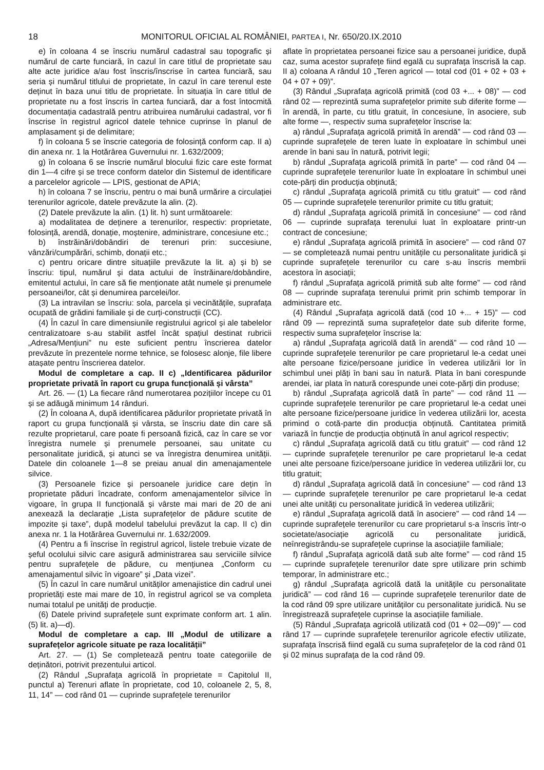18 MONITORUL OFICIAL AL ROMÂNIEI, PARTEA I, Nr. 650/20.IX.2010
e) în coloana 4 se înscriu numărul cadastral sau topografic și numărul de carte funciară, în cazul în care titlul de proprietate sau alte acte juridice a/au fost înscris/înscrise în cartea funciară, sau seria și numărul titlului de proprietate, în cazul în care terenul este deținut în baza unui titlu de proprietate. În situația în care titlul de proprietate nu a fost înscris în cartea funciară, dar a fost întocmită documentația cadastrală pentru atribuirea numărului cadastral, vor fi înscrise în registrul agricol datele tehnice cuprinse în planul de amplasament și de delimitare;
f) în coloana 5 se înscrie categoria de folosință conform cap. II a) din anexa nr. 1 la Hotărârea Guvernului nr. 1.632/2009;
g) în coloana 6 se înscrie numărul blocului fizic care este format din 1—4 cifre și se trece conform datelor din Sistemul de identificare a parcelelor agricole — LPIS, gestionat de APIA;
h) în coloana 7 se înscriu, pentru o mai bună urmărire a circulației terenurilor agricole, datele prevăzute la alin. (2).
(2) Datele prevăzute la alin. (1) lit. h) sunt următoarele:
a) modalitatea de deținere a terenurilor, respectiv: proprietate, folosință, arendă, donație, moștenire, administrare, concesiune etc.;
b) înstrăinări/dobândiri de terenuri prin: succesiune, vânzări/cumpărări, schimb, donații etc.;
c) pentru oricare dintre situațiile prevăzute la lit. a) și b) se înscriu: tipul, numărul și data actului de înstrăinare/dobândire, emitentul actului, în care să fie menționate atât numele și prenumele persoanei/lor, cât și denumirea parcelei/lor.
(3) La intravilan se înscriu: sola, parcela și vecinătățile, suprafața ocupată de grădini familiale și de curți-construcții (CC).
(4) În cazul în care dimensiunile registrului agricol și ale tabelelor centralizatoare s-au stabilit astfel încât spațiul destinat rubricii „Adresa/Mențiuni” nu este suficient pentru înscrierea datelor prevăzute în prezentele norme tehnice, se folosesc alonje, file libere atașate pentru înscrierea datelor.
Modul de completare a cap. II c) „Identificarea pădurilor proprietate privată în raport cu grupa funcțională și vârsta”
Art. 26. — (1) La fiecare rând numerotarea pozițiilor începe cu 01 și se adăugă minimum 14 rânduri.
(2) În coloana A, după identificarea pădurilor proprietate privată în raport cu grupa funcțională și vârsta, se înscriu date din care să rezulte proprietarul, care poate fi persoană fizică, caz în care se vor înregistra numele și prenumele persoanei, sau unitate cu personalitate juridică, și atunci se va înregistra denumirea unității. Datele din coloanele 1—8 se preiau anual din amenajamentele silvice.
(3) Persoanele fizice și persoanele juridice care dețin în proprietate păduri încadrate, conform amenajamentelor silvice în vigoare, în grupa II funcțională și vârste mai mari de 20 de ani anexează la declarație „Lista suprafețelor de pădure scutite de impozite și taxe”, după modelul tabelului prevăzut la cap. II c) din anexa nr. 1 la Hotărârea Guvernului nr. 1.632/2009.
(4) Pentru a fi înscrise în registrul agricol, listele trebuie vizate de șeful ocolului silvic care asigură administrarea sau serviciile silvice pentru suprafețele de pădure, cu mențiunea „Conform cu amenajamentul silvic în vigoare” și „Data vizei”.
(5) În cazul în care numărul unităților amenajistice din cadrul unei proprietăți este mai mare de 10, în registrul agricol se va completa numai totalul pe unități de producție.
(6) Datele privind suprafețele sunt exprimate conform art. 1 alin. (5) lit. a)—d).
Modul de completare a cap. III „Modul de utilizare a suprafețelor agricole situate pe raza localității”
Art. 27. — (1) Se completează pentru toate categoriile de deținători, potrivit prezentului articol.
(2) Rândul „Suprafața agricolă în proprietate = Capitolul II, punctul a) Terenuri aflate în proprietate, cod 10, coloanele 2, 5, 8, 11, 14” — cod rând 01 — cuprinde suprafețele terenurilor
aflate în proprietatea persoanei fizice sau a persoanei juridice, după caz, suma acestor suprafețe fiind egală cu suprafața înscrisă la cap. II a) coloana A rândul 10 „Teren agricol — total cod (01 + 02 + 03 + 04 + 07 + 09)”.
(3) Rândul „Suprafața agricolă primită (cod 03 +... + 08)” — cod rând 02 — reprezintă suma suprafețelor primite sub diferite forme — în arendă, în parte, cu titlu gratuit, în concesiune, în asociere, sub alte forme —, respectiv suma suprafețelor înscrise la:
a) rândul „Suprafața agricolă primită în arendă” — cod rând 03 — cuprinde suprafețele de teren luate în exploatare în schimbul unei arende în bani sau în natură, potrivit legii;
b) rândul „Suprafața agricolă primită în parte” — cod rând 04 — cuprinde suprafețele terenurilor luate în exploatare în schimbul unei cote-părți din producția obținută;
c) rândul „Suprafața agricolă primită cu titlu gratuit” — cod rând 05 — cuprinde suprafețele terenurilor primite cu titlu gratuit;
d) rândul „Suprafața agricolă primită în concesiune” — cod rând 06 — cuprinde suprafața terenului luat în exploatare printr-un contract de concesiune;
e) rândul „Suprafața agricolă primită în asociere” — cod rând 07 — se completează numai pentru unitățile cu personalitate juridică și cuprinde suprafețele terenurilor cu care s-au înscris membrii acestora în asociații;
f) rândul „Suprafața agricolă primită sub alte forme” — cod rând 08 — cuprinde suprafața terenului primit prin schimb temporar în administrare etc.
(4) Rândul „Suprafața agricolă dată (cod 10 +... + 15)” — cod rând 09 — reprezintă suma suprafețelor date sub diferite forme, respectiv suma suprafețelor înscrise la:
a) rândul „Suprafața agricolă dată în arendă” — cod rând 10 — cuprinde suprafețele terenurilor pe care proprietarul le-a cedat unei alte persoane fizice/persoane juridice în vederea utilizării lor în schimbul unei plăți în bani sau în natură. Plata în bani corespunde arendei, iar plata în natură corespunde unei cote-părți din produse;
b) rândul „Suprafața agricolă dată în parte” — cod rând 11 — cuprinde suprafețele terenurilor pe care proprietarul le-a cedat unei alte persoane fizice/persoane juridice în vederea utilizării lor, acesta primind o cotă-parte din producția obținută. Cantitatea primită variază în funcție de producția obținută în anul agricol respectiv;
c) rândul „Suprafața agricolă dată cu titlu gratuit” — cod rând 12 — cuprinde suprafețele terenurilor pe care proprietarul le-a cedat unei alte persoane fizice/persoane juridice în vederea utilizării lor, cu titlu gratuit;
d) rândul „Suprafața agricolă dată în concesiune” — cod rând 13 — cuprinde suprafețele terenurilor pe care proprietarul le-a cedat unei alte unități cu personalitate juridică în vederea utilizării;
e) rândul „Suprafața agricolă dată în asociere” — cod rând 14 — cuprinde suprafețele terenurilor cu care proprietarul s-a înscris într-o societate/asociație agricolă cu personalitate juridică, neînregistrându-se suprafețele cuprinse la asociațiile familiale;
f) rândul „Suprafața agricolă dată sub alte forme” — cod rând 15 — cuprinde suprafețele terenurilor date spre utilizare prin schimb temporar, în administrare etc.;
g) rândul „Suprafața agricolă dată la unitățile cu personalitate juridică” — cod rând 16 — cuprinde suprafețele terenurilor date de la cod rând 09 spre utilizare unităților cu personalitate juridică. Nu se înregistrează suprafețele cuprinse la asociațiile familiale.
(5) Rândul „Suprafața agricolă utilizată cod (01 + 02—09)” — cod rând 17 — cuprinde suprafețele terenurilor agricole efectiv utilizate, suprafața înscrisă fiind egală cu suma suprafețelor de la cod rând 01 și 02 minus suprafața de la cod rând 09.